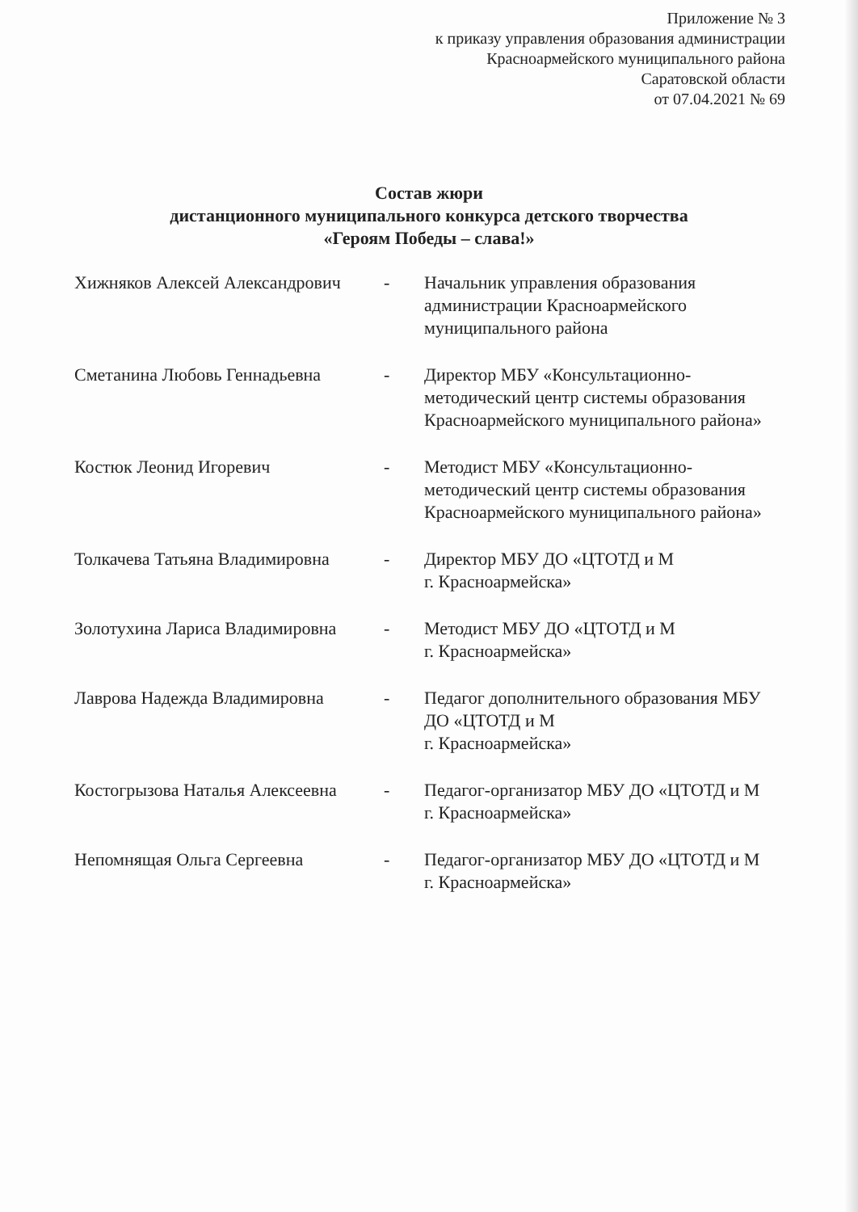Приложение № 3
к приказу управления образования администрации
Красноармейского муниципального района
Саратовской области
от 07.04.2021 № 69
Состав жюри
дистанционного муниципального конкурса детского творчества
«Героям Победы – слава!»
| Хижняков Алексей Александрович | - | Начальник управления образования администрации Красноармейского муниципального района |
| Сметанина Любовь Геннадьевна | - | Директор МБУ «Консультационно-методический центр системы образования Красноармейского муниципального района» |
| Костюк Леонид Игоревич | - | Методист МБУ «Консультационно-методический центр системы образования Красноармейского муниципального района» |
| Толкачева Татьяна Владимировна | - | Директор МБУ ДО «ЦТОТД и М г. Красноармейска» |
| Золотухина Лариса Владимировна | - | Методист МБУ ДО «ЦТОТД и М г. Красноармейска» |
| Лаврова Надежда Владимировна | - | Педагог дополнительного образования МБУ ДО «ЦТОТД и М г. Красноармейска» |
| Костогрызова Наталья Алексеевна | - | Педагог-организатор МБУ ДО «ЦТОТД и М г. Красноармейска» |
| Непомнящая Ольга Сергеевна | - | Педагог-организатор МБУ ДО «ЦТОТД и М г. Красноармейска» |